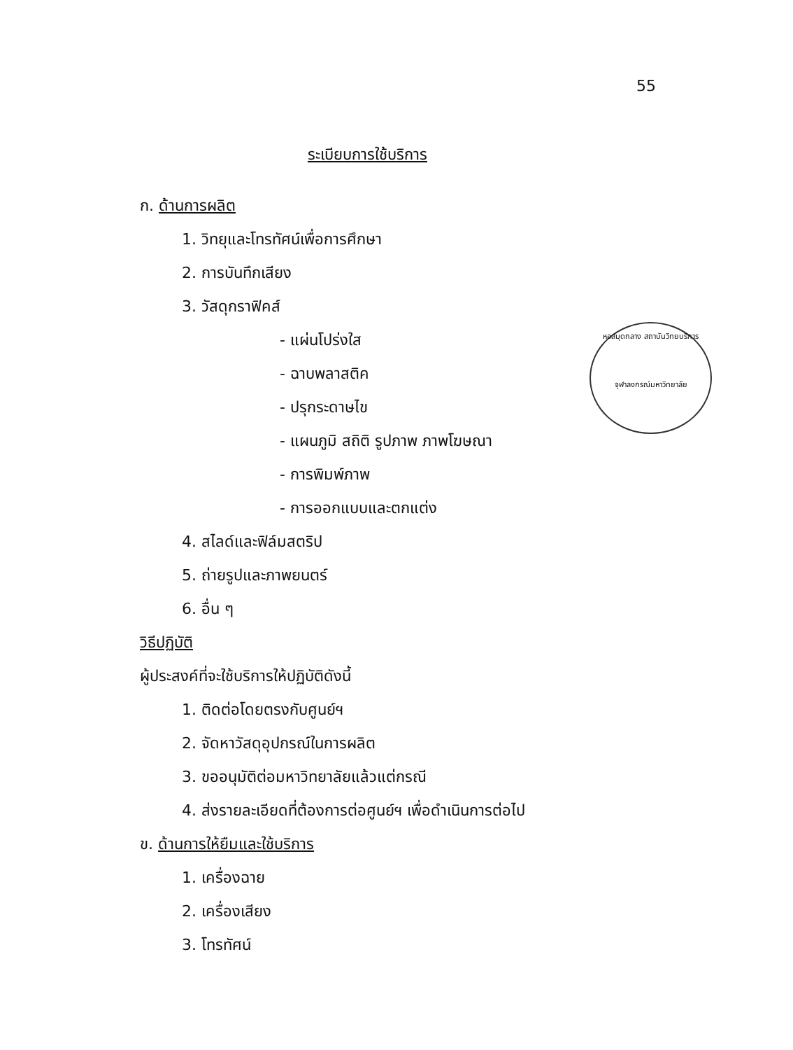55
ระเบียบการใช้บริการ
หอสมุดกลาง สถาบันวิทยบริการ
จุฬาลงกรณ์มหาวิทยาลัย
ก. ด้านการผลิต
1. วิทยุและโทรทัศน์เพื่อการศึกษา
2. การบันทึกเสียง
3. วัสดุกราฟิคส์
- แผ่นโปร่งใส
- ฉาบพลาสติค
- ปรุกระดาษไข
- แผนภูมิ สถิติ รูปภาพ ภาพโฆษณา
- การพิมพ์ภาพ
- การออกแบบและตกแต่ง
4. สไลด์และฟิล์มสตริป
5. ถ่ายรูปและภาพยนตร์
6. อื่น ๆ
วิธีปฏิบัติ
ผู้ประสงค์ที่จะใช้บริการให้ปฏิบัติดังนี้
1. ติดต่อโดยตรงกับศูนย์ฯ
2. จัดหาวัสดุอุปกรณ์ในการผลิต
3. ขออนุมัติต่อมหาวิทยาลัยแล้วแต่กรณี
4. ส่งรายละเอียดที่ต้องการต่อศูนย์ฯ เพื่อดำเนินการต่อไป
ข. ด้านการให้ยืมและใช้บริการ
1. เครื่องฉาย
2. เครื่องเสียง
3. โทรทัศน์